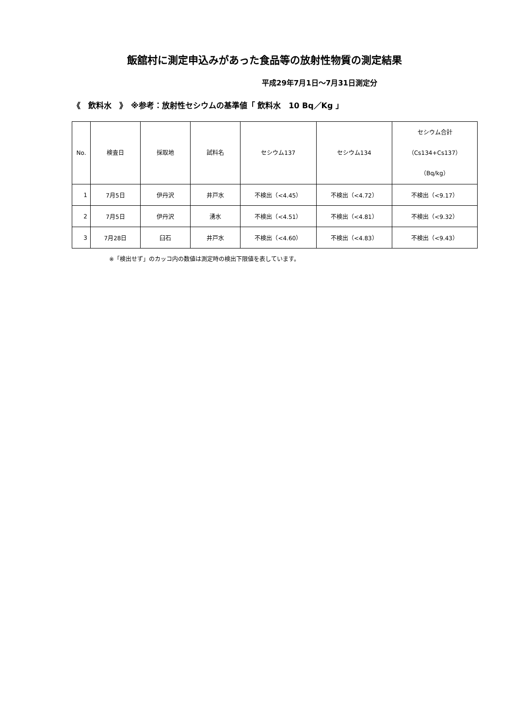飯舘村に測定申込みがあった食品等の放射性物質の測定結果
平成29年7月1日～7月31日測定分
《　飲料水　》　※参考：放射性セシウムの基準値「 飲料水　10 Bq／Kg 」
| No. | 検査日 | 採取地 | 試料名 | セシウム137 | セシウム134 | セシウム合計 （Cs134+Cs137） （Bq/kg） |
| --- | --- | --- | --- | --- | --- | --- |
| 1 | 7月5日 | 伊丹沢 | 井戸水 | 不検出（<4.45） | 不検出（<4.72） | 不検出（<9.17） |
| 2 | 7月5日 | 伊丹沢 | 湧水 | 不検出（<4.51） | 不検出（<4.81） | 不検出（<9.32） |
| 3 | 7月28日 | 臼石 | 井戸水 | 不検出（<4.60） | 不検出（<4.83） | 不検出（<9.43） |
※「検出せず」のカッコ内の数値は測定時の検出下限値を表しています。